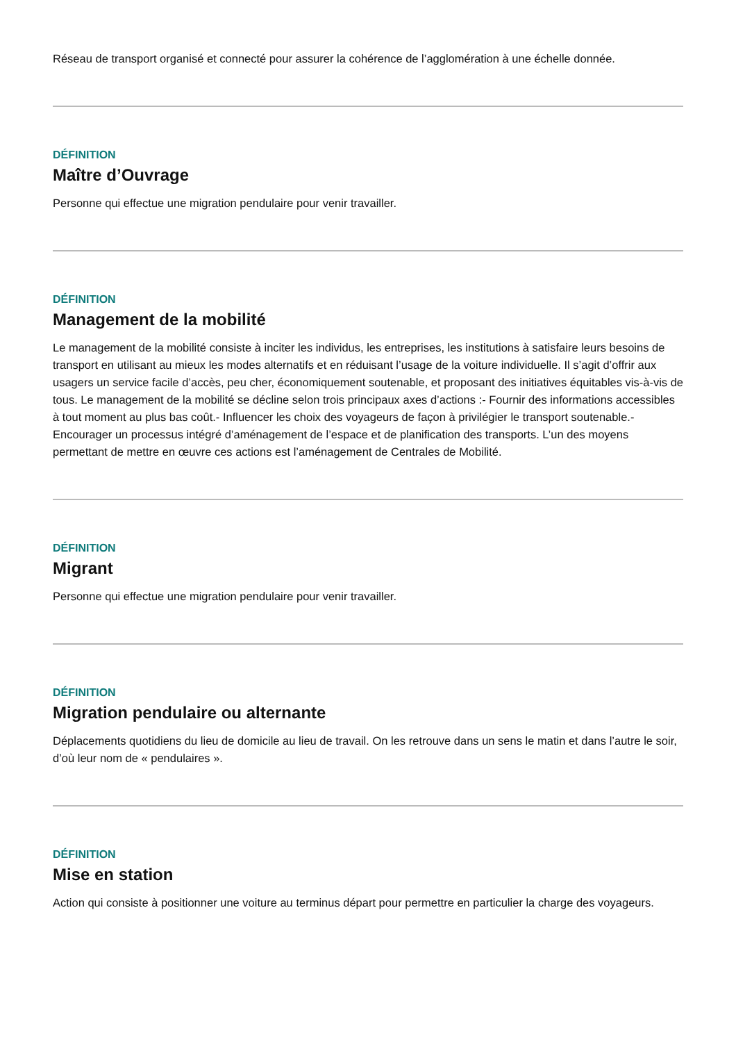Réseau de transport organisé et connecté pour assurer la cohérence de l’agglomération à une échelle donnée.
DÉFINITION
Maître d’Ouvrage
Personne qui effectue une migration pendulaire pour venir travailler.
DÉFINITION
Management de la mobilité
Le management de la mobilité consiste à inciter les individus, les entreprises, les institutions à satisfaire leurs besoins de transport en utilisant au mieux les modes alternatifs et en réduisant l’usage de la voiture individuelle. Il s’agit d’offrir aux usagers un service facile d’accès, peu cher, économiquement soutenable, et proposant des initiatives équitables vis-à-vis de tous. Le management de la mobilité se décline selon trois principaux axes d’actions :- Fournir des informations accessibles à tout moment au plus bas coût.- Influencer les choix des voyageurs de façon à privilégier le transport soutenable.- Encourager un processus intégré d’aménagement de l’espace et de planification des transports. L’un des moyens permettant de mettre en œuvre ces actions est l’aménagement de Centrales de Mobilité.
DÉFINITION
Migrant
Personne qui effectue une migration pendulaire pour venir travailler.
DÉFINITION
Migration pendulaire ou alternante
Déplacements quotidiens du lieu de domicile au lieu de travail. On les retrouve dans un sens le matin et dans l’autre le soir, d’où leur nom de « pendulaires ».
DÉFINITION
Mise en station
Action qui consiste à positionner une voiture au terminus départ pour permettre en particulier la charge des voyageurs.